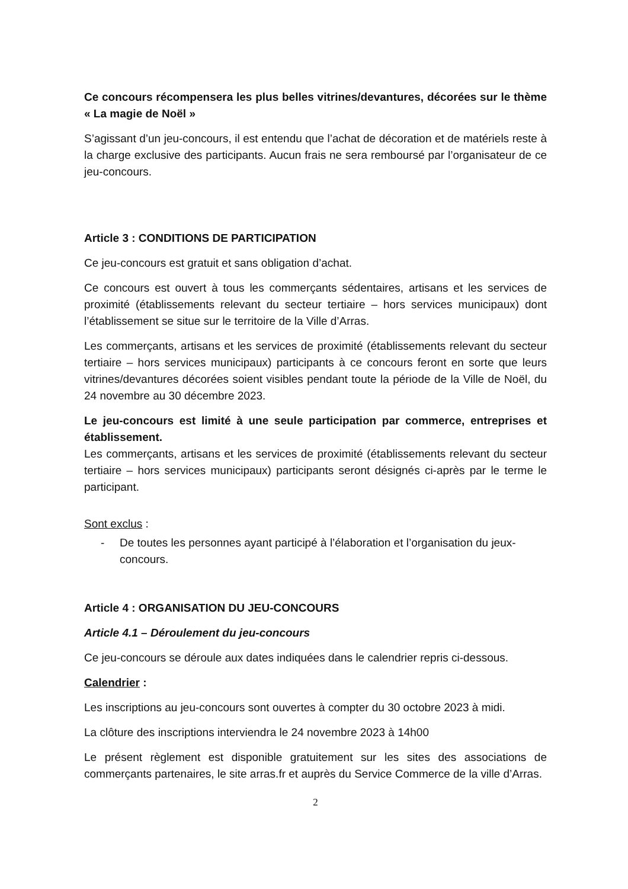Ce concours récompensera les plus belles vitrines/devantures, décorées sur le thème « La magie de Noël »
S’agissant d’un jeu-concours, il est entendu que l’achat de décoration et de matériels reste à la charge exclusive des participants. Aucun frais ne sera remboursé par l’organisateur de ce jeu-concours.
Article 3 : CONDITIONS DE PARTICIPATION
Ce jeu-concours est gratuit et sans obligation d’achat.
Ce concours est ouvert à tous les commerçants sédentaires, artisans et les services de proximité (établissements relevant du secteur tertiaire – hors services municipaux) dont l’établissement se situe sur le territoire de la Ville d’Arras.
Les commerçants, artisans et les services de proximité (établissements relevant du secteur tertiaire – hors services municipaux) participants à ce concours feront en sorte que leurs vitrines/devantures décorées soient visibles pendant toute la période de la Ville de Noël, du 24 novembre au 30 décembre 2023.
Le jeu-concours est limité à une seule participation par commerce, entreprises et établissement.
Les commerçants, artisans et les services de proximité (établissements relevant du secteur tertiaire – hors services municipaux) participants seront désignés ci-après par le terme le participant.
Sont exclus :
- De toutes les personnes ayant participé à l’élaboration et l’organisation du jeux-concours.
Article 4 : ORGANISATION DU JEU-CONCOURS
Article 4.1 – Déroulement du jeu-concours
Ce jeu-concours se déroule aux dates indiquées dans le calendrier repris ci-dessous.
Calendrier :
Les inscriptions au jeu-concours sont ouvertes à compter du 30 octobre 2023 à midi.
La clôture des inscriptions interviendra le 24 novembre 2023 à 14h00
Le présent règlement est disponible gratuitement sur les sites des associations de commerçants partenaires, le site arras.fr et auprès du Service Commerce de la ville d’Arras.
2